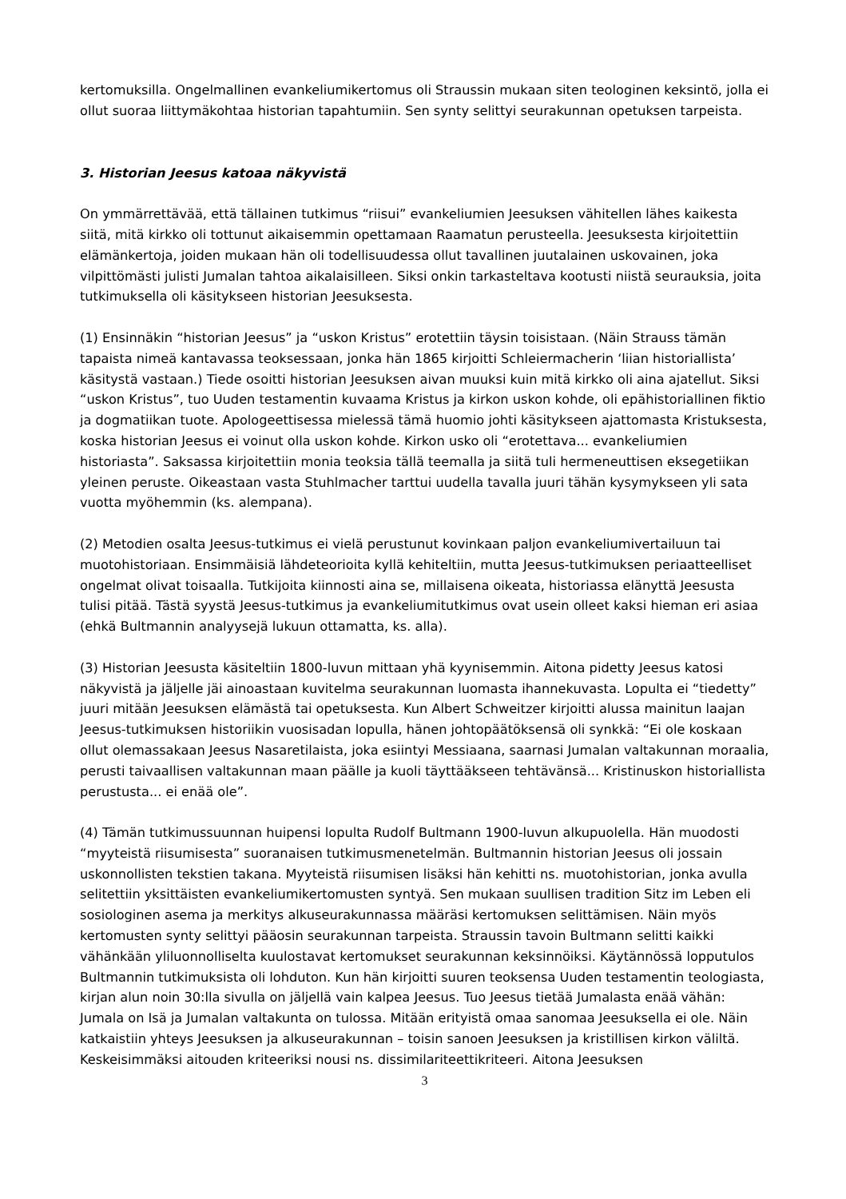kertomuksilla. Ongelmallinen evankeliumikertomus oli Straussin mukaan siten teologinen keksintö, jolla ei ollut suoraa liittymäkohtaa historian tapahtumiin. Sen synty selittyi seurakunnan opetuksen tarpeista.
3. Historian Jeesus katoaa näkyvistä
On ymmärrettävää, että tällainen tutkimus “riisui” evankeliumien Jeesuksen vähitellen lähes kaikesta siitä, mitä kirkko oli tottunut aikaisemmin opettamaan Raamatun perusteella. Jeesuksesta kirjoitettiin elämänkertoja, joiden mukaan hän oli todellisuudessa ollut tavallinen juutalainen uskovainen, joka vilpittömästi julisti Jumalan tahtoa aikalaisilleen. Siksi onkin tarkasteltava kootusti niistä seurauksia, joita tutkimuksella oli käsitykseen historian Jeesuksesta.
(1) Ensinnäkin “historian Jeesus” ja “uskon Kristus” erotettiin täysin toisistaan. (Näin Strauss tämän tapaista nimeä kantavassa teoksessaan, jonka hän 1865 kirjoitti Schleiermacherin ‘liian historiallista’ käsitystä vastaan.) Tiede osoitti historian Jeesuksen aivan muuksi kuin mitä kirkko oli aina ajatellut. Siksi “uskon Kristus”, tuo Uuden testamentin kuvaama Kristus ja kirkon uskon kohde, oli epähistoriallinen fiktio ja dogmatiikan tuote. Apologeettisessa mielessä tämä huomio johti käsitykseen ajattomasta Kristuksesta, koska historian Jeesus ei voinut olla uskon kohde. Kirkon usko oli “erotettava... evankeliumien historiasta”. Saksassa kirjoitettiin monia teoksia tällä teemalla ja siitä tuli hermeneuttisen eksegetiikan yleinen peruste. Oikeastaan vasta Stuhlmacher tarttui uudella tavalla juuri tähän kysymykseen yli sata vuotta myöhemmin (ks. alempana).
(2) Metodien osalta Jeesus-tutkimus ei vielä perustunut kovinkaan paljon evankeliumivertailuun tai muotohistoriaan. Ensimmäisiä lähdeteorioita kyllä kehiteltiin, mutta Jeesus-tutkimuksen periaatteelliset ongelmat olivat toisaalla. Tutkijoita kiinnosti aina se, millaisena oikeata, historiassa elänyttä Jeesusta tulisi pitää. Tästä syystä Jeesus-tutkimus ja evankeliumitutkimus ovat usein olleet kaksi hieman eri asiaa (ehkä Bultmannin analyysejä lukuun ottamatta, ks. alla).
(3) Historian Jeesusta käsiteltiin 1800-luvun mittaan yhä kyynisemmin. Aitona pidetty Jeesus katosi näkyvistä ja jäljelle jäi ainoastaan kuvitelma seurakunnan luomasta ihannekuvasta. Lopulta ei “tiedetty” juuri mitään Jeesuksen elämästä tai opetuksesta. Kun Albert Schweitzer kirjoitti alussa mainitun laajan Jeesus-tutkimuksen historiikin vuosisadan lopulla, hänen johtopäätöksensä oli synkkä: “Ei ole koskaan ollut olemassakaan Jeesus Nasaretilaista, joka esiintyi Messiaana, saarnasi Jumalan valtakunnan moraalia, perusti taivaallisen valtakunnan maan päälle ja kuoli täyttääkseen tehtävänsä... Kristinuskon historiallista perustusta... ei enää ole”.
(4) Tämän tutkimussuunnan huipensi lopulta Rudolf Bultmann 1900-luvun alkupuolella. Hän muodosti “myyteistä riisumisesta” suoranaisen tutkimusmenetelmän. Bultmannin historian Jeesus oli jossain uskonnollisten tekstien takana. Myyteistä riisumisen lisäksi hän kehitti ns. muotohistorian, jonka avulla selitettiin yksittäisten evankeliumikertomusten syntyä. Sen mukaan suullisen tradition Sitz im Leben eli sosiologinen asema ja merkitys alkuseurakunnassa määräsi kertomuksen selittämisen. Näin myös kertomusten synty selittyi pääosin seurakunnan tarpeista. Straussin tavoin Bultmann selitti kaikki vähänkään yliluonnolliselta kuulostavat kertomukset seurakunnan keksinnöiksi. Käytännössä lopputulos Bultmannin tutkimuksista oli lohduton. Kun hän kirjoitti suuren teoksensa Uuden testamentin teologiasta, kirjan alun noin 30:lla sivulla on jäljellä vain kalpea Jeesus. Tuo Jeesus tietää Jumalasta enää vähän: Jumala on Isä ja Jumalan valtakunta on tulossa. Mitään erityistä omaa sanomaa Jeesuksella ei ole. Näin katkaistiin yhteys Jeesuksen ja alkuseurakunnan – toisin sanoen Jeesuksen ja kristillisen kirkon väliltä. Keskeisimmäksi aitouden kriteeriksi nousi ns. dissimilariteettikriteeri. Aitona Jeesuksen
3